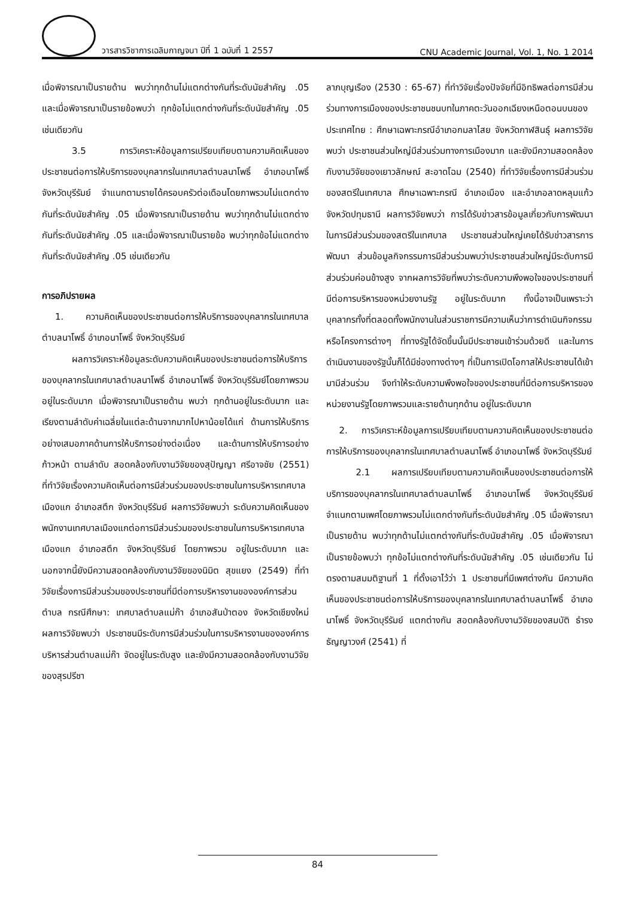วารสารวิชาการเฉลิมกาญจนา ปีที่ 1 ฉบับที่ 1 2557
CNU Academic Journal, Vol. 1, No. 1 2014
เมื่อพิจารณาเป็นรายด้าน พบว่าทุกด้านไม่แตกต่างกันที่ระดับนัยสำคัญ .05 และเมื่อพิจารณาเป็นรายข้อพบว่า ทุกข้อไม่แตกต่างกันที่ระดับนัยสำคัญ .05 เช่นเดียวกัน
3.5 การวิเคราะห์ข้อมูลการเปรียบเทียบตามความคิดเห็นของประชาชนต่อการให้บริการของบุคลากรในเทศบาลตำบลนาโพธิ์ อำเภอนาโพธิ์ จังหวัดบุรีรัมย์ จำแนกตามรายได้ครอบครัวต่อเดือนโดยภาพรวมไม่แตกต่างกันที่ระดับนัยสำคัญ .05 เมื่อพิจารณาเป็นรายด้าน พบว่าทุกด้านไม่แตกต่างกันที่ระดับนัยสำคัญ .05 และเมื่อพิจารณาเป็นรายข้อ พบว่าทุกข้อไม่แตกต่างกันที่ระดับนัยสำคัญ .05 เช่นเดียวกัน
การอภิปรายผล
1. ความคิดเห็นของประชาชนต่อการให้บริการของบุคลากรในเทศบาล ตำบลนาโพธิ์ อำเภอนาโพธิ์ จังหวัดบุรีรัมย์
ผลการวิเคราะห์ข้อมูลระดับความคิดเห็นของประชาชนต่อการให้บริการของบุคลากรในเทศบาลตำบลนาโพธิ์ อำเภอนาโพธิ์ จังหวัดบุรีรัมย์โดยภาพรวม อยู่ในระดับมาก เมื่อพิจารณาเป็นรายด้าน พบว่า ทุกด้านอยู่ในระดับมาก และเรียงตามลำดับค่าเฉลี่ยในแต่ละด้านจากมากไปหาน้อยได้แก่ ด้านการให้บริการอย่างเสมอภาคด้านการให้บริการอย่างต่อเนื่อง และด้านการให้บริการอย่างก้าวหน้า ตามลำดับ สอดคล้องกับงานวิจัยของสุปัญญา ศรีอาจชัย (2551) ที่ทำวิจัยเรื่องความคิดเห็นต่อการมีส่วนร่วมของประชาชนในการบริหารเทศบาลเมืองแก อำเภอสตึก จังหวัดบุรีรัมย์ ผลการวิจัยพบว่า ระดับความคิดเห็นของพนักงานเทศบาลเมืองแกต่อการมีส่วนร่วมของประชาชนในการบริหารเทศบาลเมืองแก อำเภอสตึก จังหวัดบุรีรัมย์ โดยภาพรวม อยู่ในระดับมาก และนอกจากนี้ยังมีความสอดคล้องกับงานวิจัยของนิมิต สุขแยง (2549) ที่ทำวิจัยเรื่องการมีส่วนร่วมของประชาชนที่มีต่อการบริหารงานขององค์การส่วนตำบล กรณีศึกษา: เทศบาลตำบลแม่ก๊า อำเภอสันป่าตอง จังหวัดเชียงใหม่ ผลการวิจัยพบว่า ประชาชนมีระดับการมีส่วนร่วมในการบริหารงานขององค์การบริหารส่วนตำบลแม่ก๊า จัดอยู่ในระดับสูง และยังมีความสอดคล้องกับงานวิจัยของสุรปรีชา
ลาภบุญเรือง (2530 : 65-67) ที่ทำวิจัยเรื่องปัจจัยที่มีอิทธิพลต่อการมีส่วนร่วมทางการเมืองของประชาชนชนบทในภาคตะวันออกเฉียงเหนือตอนบนของประเทศไทย : ศึกษาเฉพาะกรณีอำเภอกมลาไสย จังหวัดกาฬสินธุ์ ผลการวิจัยพบว่า ประชาชนส่วนใหญ่มีส่วนร่วมทางการเมืองมาก และยังมีความสอดคล้องกับงานวิจัยของเยาวลักษณ์ สะอาดโฉม (2540) ที่ทำวิจัยเรื่องการมีส่วนร่วมของสตรีในเทศบาล ศึกษาเฉพาะกรณี อำเภอเมือง และอำเภอลาดหลุมแก้ว จังหวัดปทุมธานี ผลการวิจัยพบว่า การได้รับข่าวสารข้อมูลเกี่ยวกับการพัฒนาในการมีส่วนร่วมของสตรีในเทศบาล ประชาชนส่วนใหญ่เคยได้รับข่าวสารการพัฒนา ส่วนข้อมูลกิจกรรมการมีส่วนร่วมพบว่าประชาชนส่วนใหญ่มีระดับการมีส่วนร่วมค่อนข้างสูง จากผลการวิจัยที่พบว่าระดับความพึงพอใจของประชาชนที่มีต่อการบริหารของหน่วยงานรัฐ อยู่ในระดับมาก ทั้งนี้อาจเป็นเพราะว่า บุคลากรทั้งที่ตลอดทั้งพนักงานในส่วนราชการมีความเห็นว่าการดำเนินกิจกรรมหรือโครงการต่างๆ ที่ทางรัฐได้จัดขึ้นนั้นมีประชาชนเข้าร่วมด้วยดี และในการดำเนินงานของรัฐนั้นก็ได้มีช่องทางต่างๆ ที่เป็นการเปิดโอกาสให้ประชาชนได้เข้ามามีส่วนร่วม จึงทำให้ระดับความพึงพอใจของประชาชนที่มีต่อการบริหารของหน่วยงานรัฐโดยภาพรวมและรายด้านทุกด้าน อยู่ในระดับมาก
2. การวิเคราะห์ข้อมูลการเปรียบเทียบตามความคิดเห็นของประชาชนต่อการให้บริการของบุคลากรในเทศบาลตำบลนาโพธิ์ อำเภอนาโพธิ์ จังหวัดบุรีรัมย์
2.1 ผลการเปรียบเทียบตามความคิดเห็นของประชาชนต่อการให้บริการของบุคลากรในเทศบาลตำบลนาโพธิ์ อำเภอนาโพธิ์ จังหวัดบุรีรัมย์ จำแนกตามเพศโดยภาพรวมไม่แตกต่างกันที่ระดับนัยสำคัญ .05 เมื่อพิจารณาเป็นรายด้าน พบว่าทุกด้านไม่แตกต่างกันที่ระดับนัยสำคัญ .05 เมื่อพิจารณาเป็นรายข้อพบว่า ทุกข้อไม่แตกต่างกันที่ระดับนัยสำคัญ .05 เช่นเดียวกัน ไม่ตรงตามสมมติฐานที่ 1 ที่ตั้งเอาไว้ว่า 1 ประชาชนที่มีเพศต่างกัน มีความคิดเห็นของประชาชนต่อการให้บริการของบุคลากรในเทศบาลตำบลนาโพธิ์ อำเภอนาโพธิ์ จังหวัดบุรีรัมย์ แตกต่างกัน สอดคล้องกับงานวิจัยของสมบัติ ธำรงธัญญาวงศ์ (2541) ที่
84